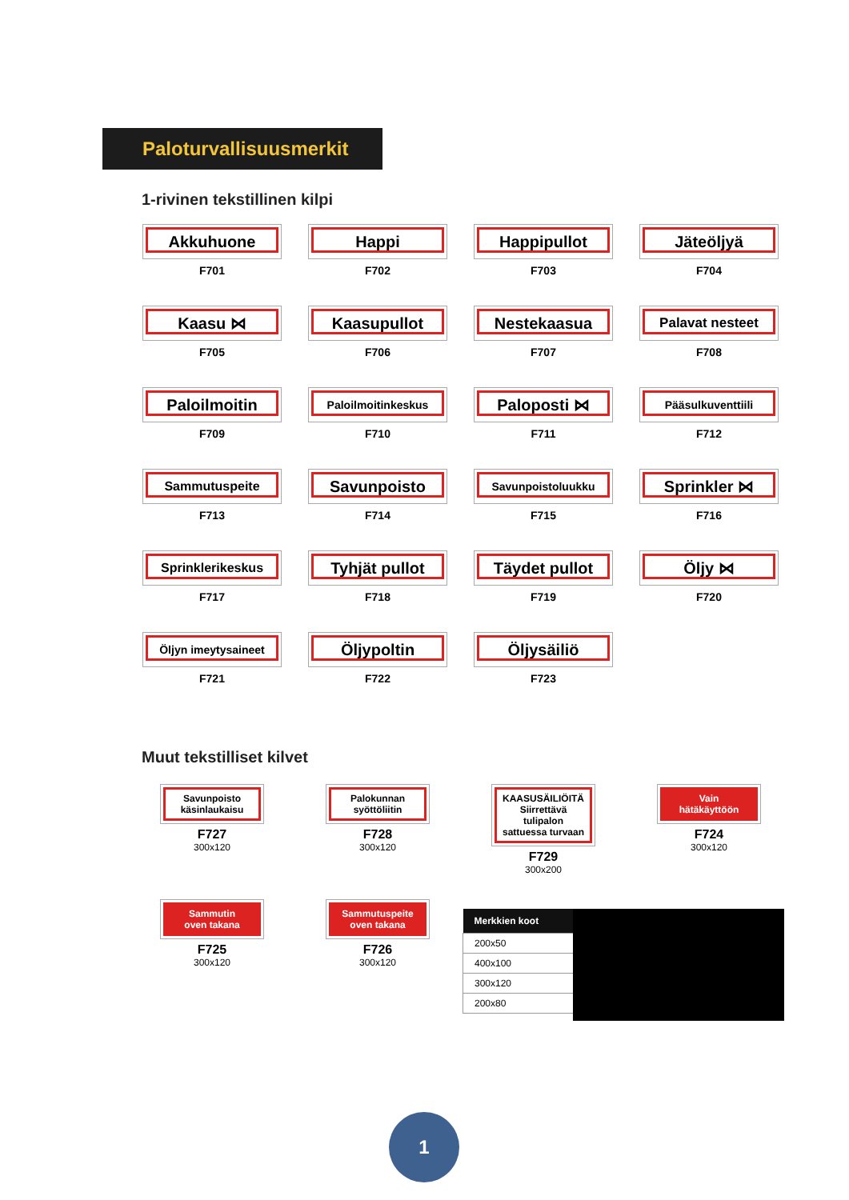Paloturvallisuusmerkit
1-rivinen tekstillinen kilpi
Akkuhuone
F701
Happi
F702
Happipullot
F703
Jäteöljyä
F704
Kaasu ⋈
F705
Kaasupullot
F706
Nestekaasua
F707
Palavat nesteet
F708
Paloilmoitin
F709
Paloilmoitinkeskus
F710
Paloposti ⋈
F711
Pääsulkuventtiili
F712
Sammutuspeite
F713
Savunpoisto
F714
Savunpoistoluukku
F715
Sprinkler ⋈
F716
Sprinklerikeskus
F717
Tyhjät pullot
F718
Täydet pullot
F719
Öljy ⋈
F720
Öljyn imeytysaineet
F721
Öljypoltin
F722
Öljysäiliö
F723
Muut tekstilliset kilvet
Savunpoisto
käsinlaukaisu
F727
300x120
Palokunnan
syöttöliitin
F728
300x120
KAASUSÄILIÖITÄ
Siirrettävä
tulipalon
sattuessa turvaan
F729
300x200
Vain
hätäkäyttöön
F724
300x120
Sammutin
oven takana
F725
300x120
Sammutuspeite
oven takana
F726
300x120
| Merkkien koot |
| --- |
| 200x50 |
| 400x100 |
| 300x120 |
| 200x80 |
1